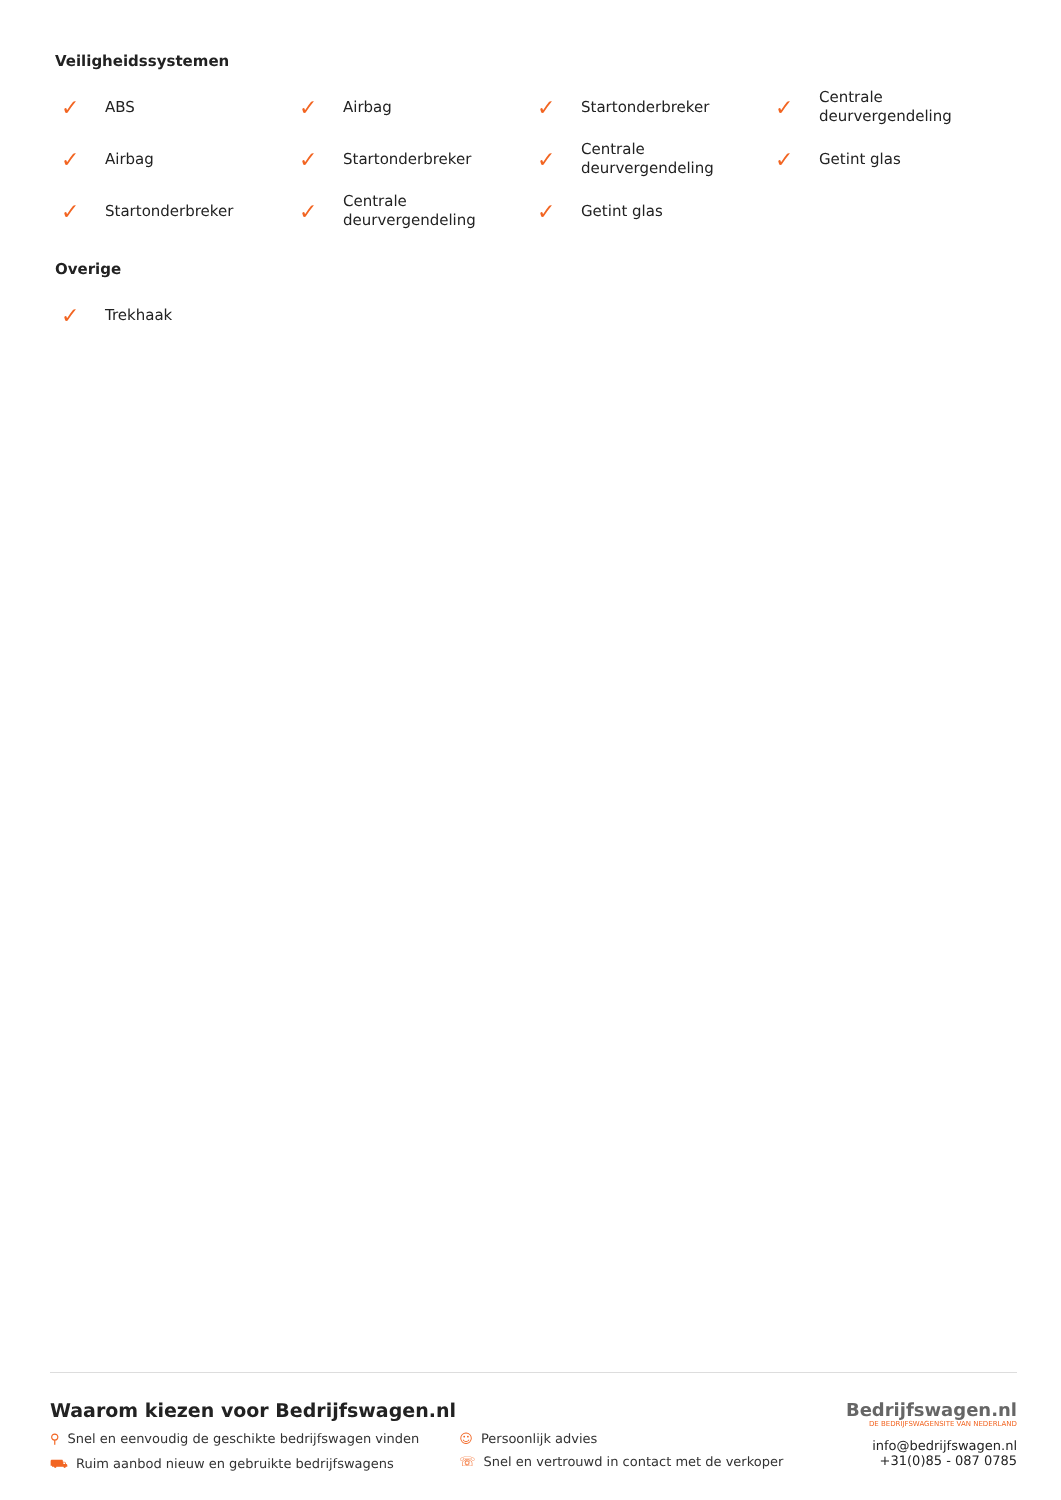Veiligheidssystemen
✓ ABS
✓ Airbag
✓ Startonderbreker
✓ Centrale deurvergendeling
✓ Airbag
✓ Startonderbreker
✓ Centrale deurvergendeling
✓ Getint glas
✓ Startonderbreker
✓ Centrale deurvergendeling
✓ Getint glas
Overige
✓ Trekhaak
Waarom kiezen voor Bedrijfswagen.nl
⚲ Snel en eenvoudig de geschikte bedrijfswagen vinden
⛟ Ruim aanbod nieuw en gebruikte bedrijfswagens
☺ Persoonlijk advies
☏ Snel en vertrouwd in contact met de verkoper
Bedrijfswagen.nl
DE BEDRIJFSWAGENSITE VAN NEDERLAND
info@bedrijfswagen.nl
+31(0)85 - 087 0785